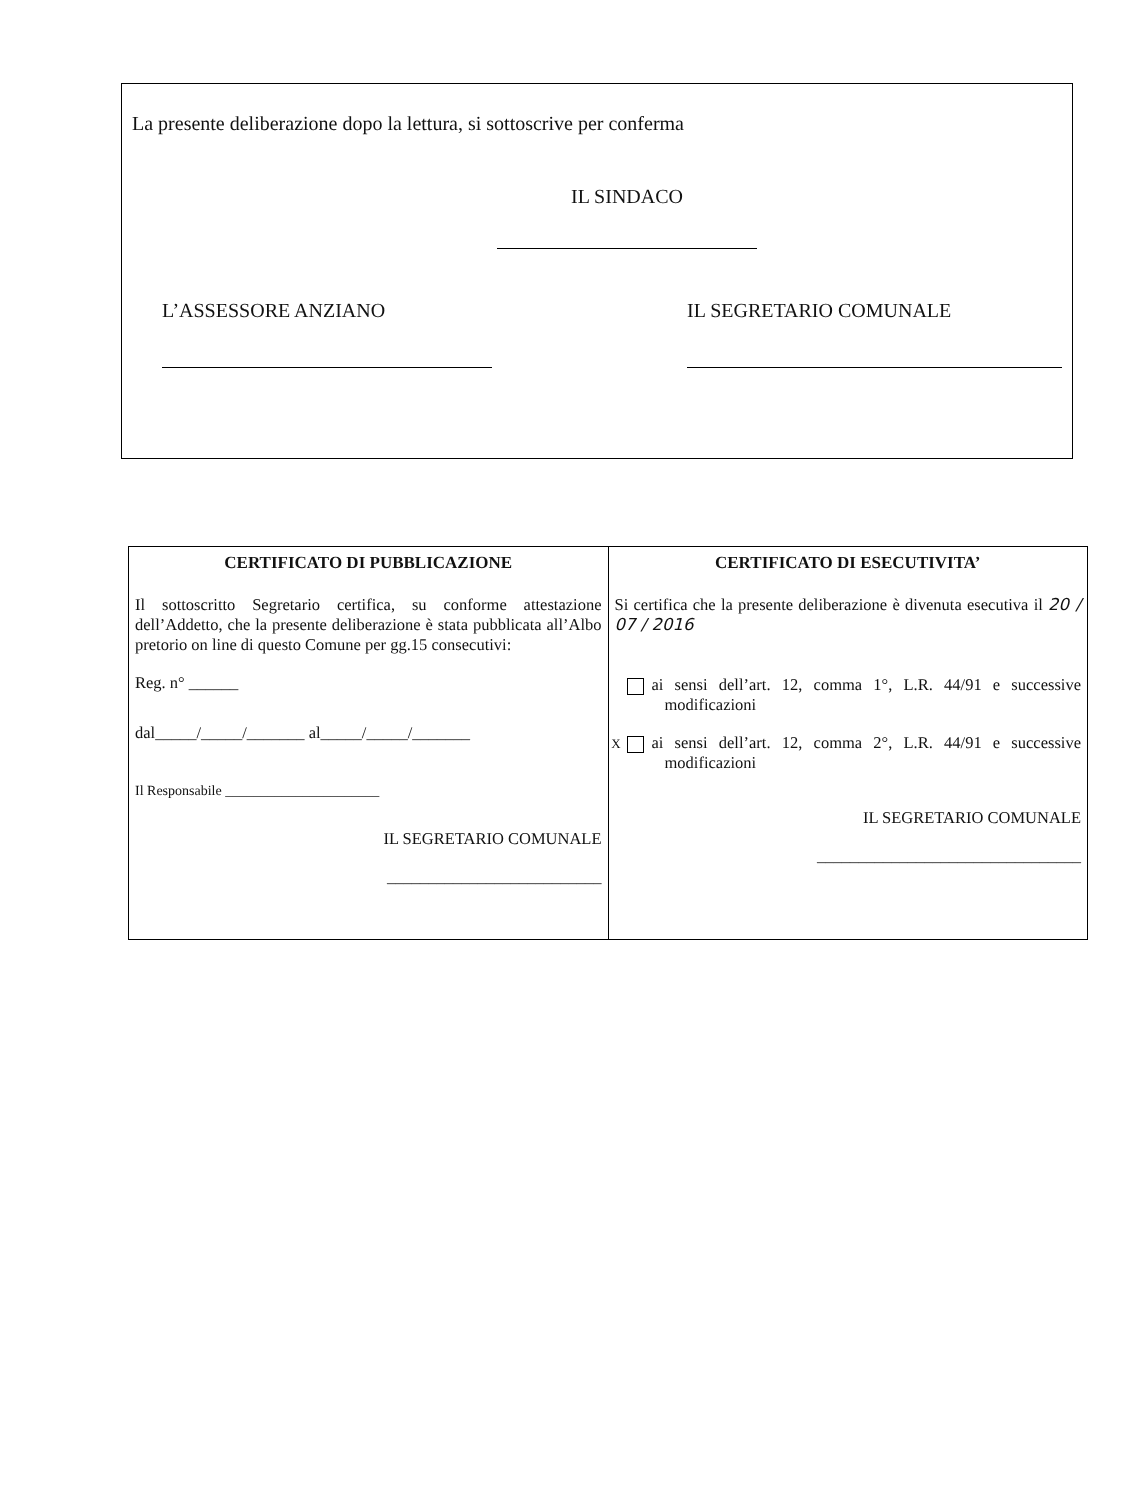La presente deliberazione dopo la lettura, si sottoscrive per conferma
IL SINDACO
L’ASSESSORE ANZIANO IL SEGRETARIO COMUNALE
| CERTIFICATO DI PUBBLICAZIONE Il sottoscritto Segretario certifica, su conforme attestazione dell’Addetto, che la presente deliberazione è stata pubblicata all’Albo pretorio on line di questo Comune per gg.15 consecutivi: Reg. n° ______ dal_____/_____/_______ al_____/_____/_______ Il Responsabile ______________________ IL SEGRETARIO COMUNALE __________________________ | CERTIFICATO DI ESECUTIVITA’ Si certifica che la presente deliberazione è divenuta esecutiva il 20 / 07 / 2016 ai sensi dell’art. 12, comma 1°, L.R. 44/91 e successive modificazioni X ai sensi dell’art. 12, comma 2°, L.R. 44/91 e successive modificazioni IL SEGRETARIO COMUNALE ________________________________ |